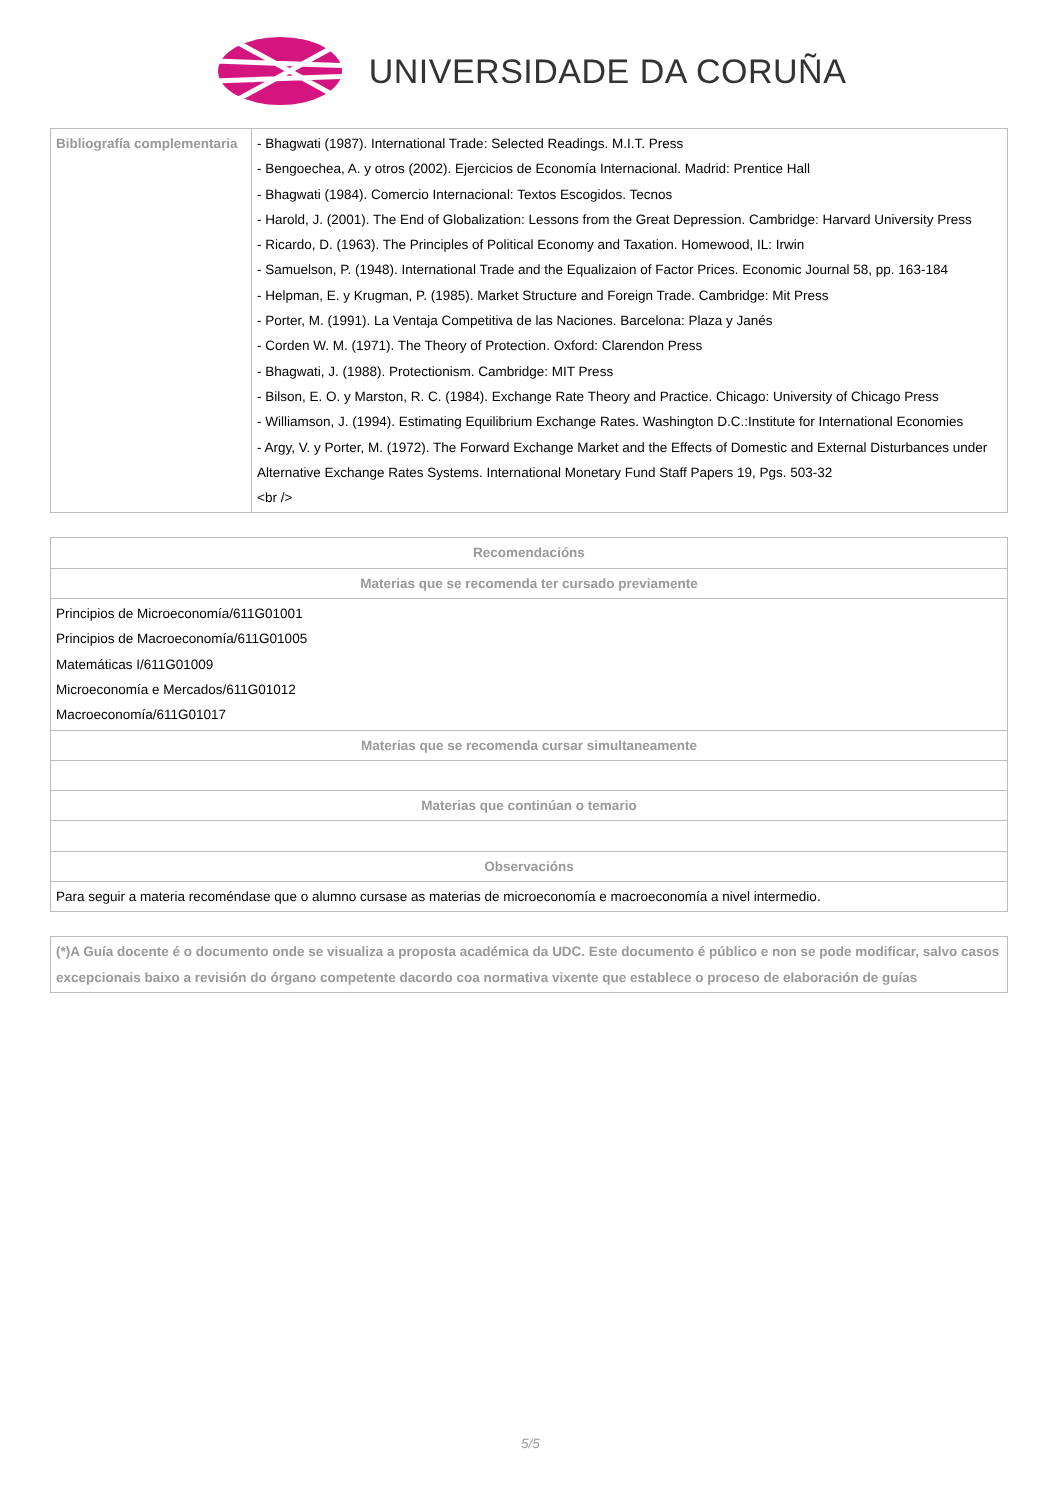UNIVERSIDADE DA CORUÑA
| Bibliografía complementaria | - Bhagwati (1987). International Trade: Selected Readings. M.I.T. Press - Bengoechea, A. y otros (2002). Ejercicios de Economía Internacional. Madrid: Prentice Hall - Bhagwati (1984). Comercio Internacional: Textos Escogidos. Tecnos - Harold, J. (2001). The End of Globalization: Lessons from the Great Depression. Cambridge: Harvard University Press - Ricardo, D. (1963). The Principles of Political Economy and Taxation. Homewood, IL: Irwin - Samuelson, P. (1948). International Trade and the Equalizaion of Factor Prices. Economic Journal 58, pp. 163-184 - Helpman, E. y Krugman, P. (1985). Market Structure and Foreign Trade. Cambridge: Mit Press - Porter, M. (1991). La Ventaja Competitiva de las Naciones. Barcelona: Plaza y Janés - Corden W. M. (1971). The Theory of Protection. Oxford: Clarendon Press - Bhagwati, J. (1988). Protectionism. Cambridge: MIT Press - Bilson, E. O. y Marston, R. C. (1984). Exchange Rate Theory and Practice. Chicago: University of Chicago Press - Williamson, J. (1994). Estimating Equilibrium Exchange Rates. Washington D.C.:Institute for International Economies - Argy, V. y Porter, M. (1972). The Forward Exchange Market and the Effects of Domestic and External Disturbances under Alternative Exchange Rates Systems. International Monetary Fund Staff Papers 19, Pgs. 503-32 <br /> |
| Recomendacións |
| --- |
| Materias que se recomenda ter cursado previamente |
| Principios de Microeconomía/611G01001 Principios de Macroeconomía/611G01005 Matemáticas I/611G01009 Microeconomía e Mercados/611G01012 Macroeconomía/611G01017 |
| Materias que se recomenda cursar simultaneamente |
| Materias que continúan o temario |
| Observacións |
| Para seguir a materia recoméndase que o alumno cursase as materias de microeconomía e macroeconomía a nivel intermedio. |
| (*)A Guía docente é o documento onde se visualiza a proposta académica da UDC. Este documento é público e non se pode modificar, salvo casos excepcionais baixo a revisión do órgano competente dacordo coa normativa vixente que establece o proceso de elaboración de guías |
5/5